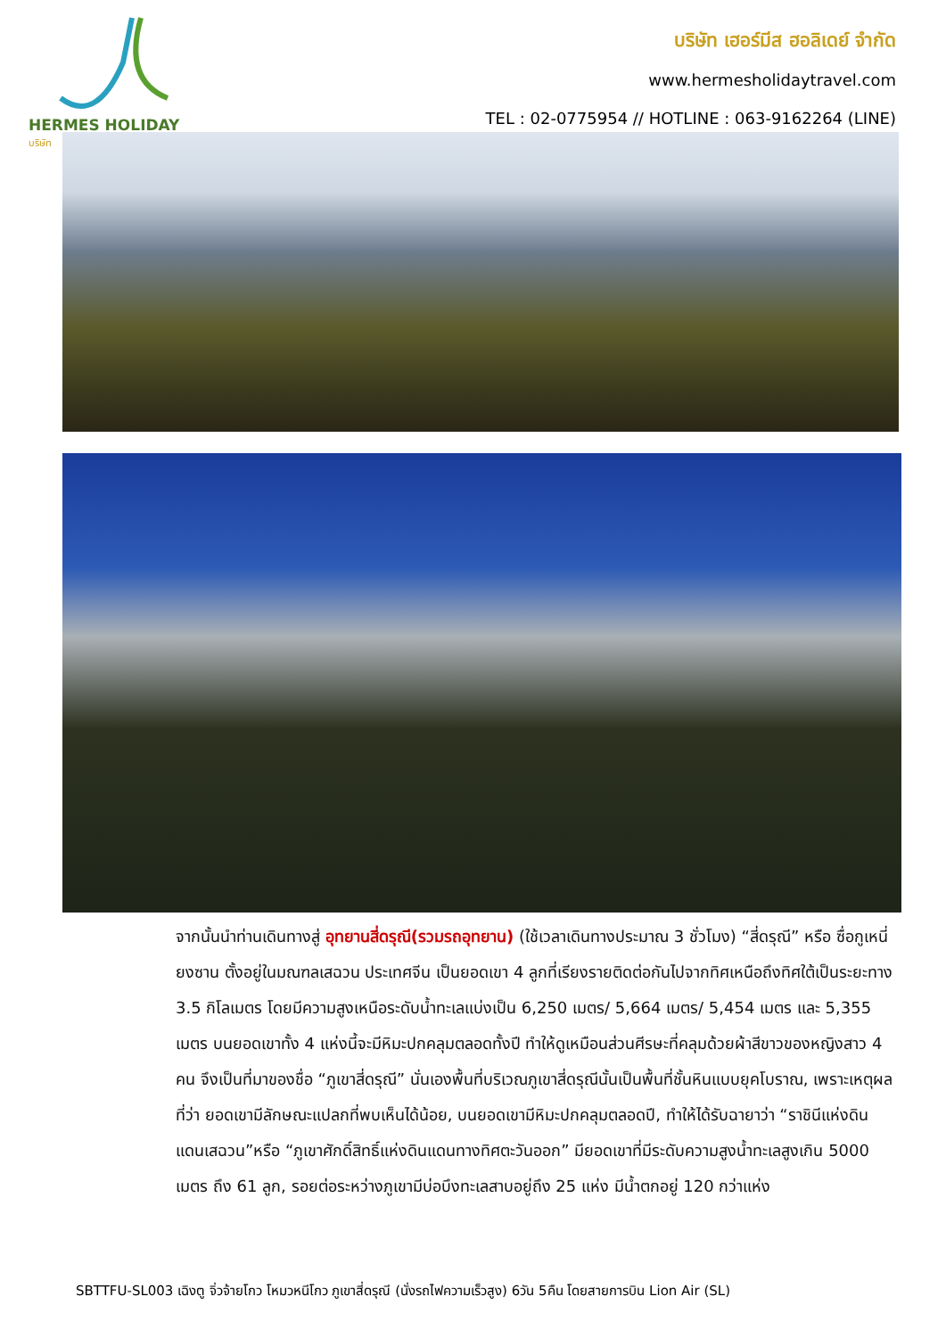HERMES HOLIDAY
บริษัท
บริษัท เฮอร์มีส ฮอลิเดย์ จำกัด
www.hermesholidaytravel.com
TEL : 02-0775954 // HOTLINE : 063-9162264 (LINE)
จากนั้นนำท่านเดินทางสู่ อุทยานสี่ดรุณี(รวมรถอุทยาน) (ใช้เวลาเดินทางประมาณ 3 ชั่วโมง) “สี่ดรุณี” หรือ ซื่อกูเหนี่ยงซาน ตั้งอยู่ในมณฑลเสฉวน ประเทศจีน เป็นยอดเขา 4 ลูกที่เรียงรายติดต่อกันไปจากทิศเหนือถึงทิศใต้เป็นระยะทาง 3.5 กิโลเมตร โดยมีความสูงเหนือระดับน้ำทะเลแบ่งเป็น 6,250 เมตร/ 5,664 เมตร/ 5,454 เมตร และ 5,355 เมตร บนยอดเขาทั้ง 4 แห่งนี้จะมีหิมะปกคลุมตลอดทั้งปี ทำให้ดูเหมือนส่วนศีรษะที่คลุมด้วยผ้าสีขาวของหญิงสาว 4 คน จึงเป็นที่มาของชื่อ “ภูเขาสี่ดรุณี” นั่นเองพื้นที่บริเวณภูเขาสี่ดรุณีนั้นเป็นพื้นที่ชั้นหินแบบยุคโบราณ, เพราะเหตุผลที่ว่า ยอดเขามีลักษณะแปลกที่พบเห็นได้น้อย, บนยอดเขามีหิมะปกคลุมตลอดปี, ทำให้ได้รับฉายาว่า “ราชินีแห่งดินแดนเสฉวน”หรือ “ภูเขาศักดิ์สิทธิ์แห่งดินแดนทางทิศตะวันออก” มียอดเขาที่มีระดับความสูงน้ำทะเลสูงเกิน 5000 เมตร ถึง 61 ลูก, รอยต่อระหว่างภูเขามีบ่อบึงทะเลสาบอยู่ถึง 25 แห่ง มีน้ำตกอยู่ 120 กว่าแห่ง
SBTTFU-SL003 เฉิงตู จิ่วจ้ายโกว โหมวหนีโกว ภูเขาสี่ดรุณี (นั่งรถไฟความเร็วสูง) 6วัน 5คืน โดยสายการบิน Lion Air (SL)